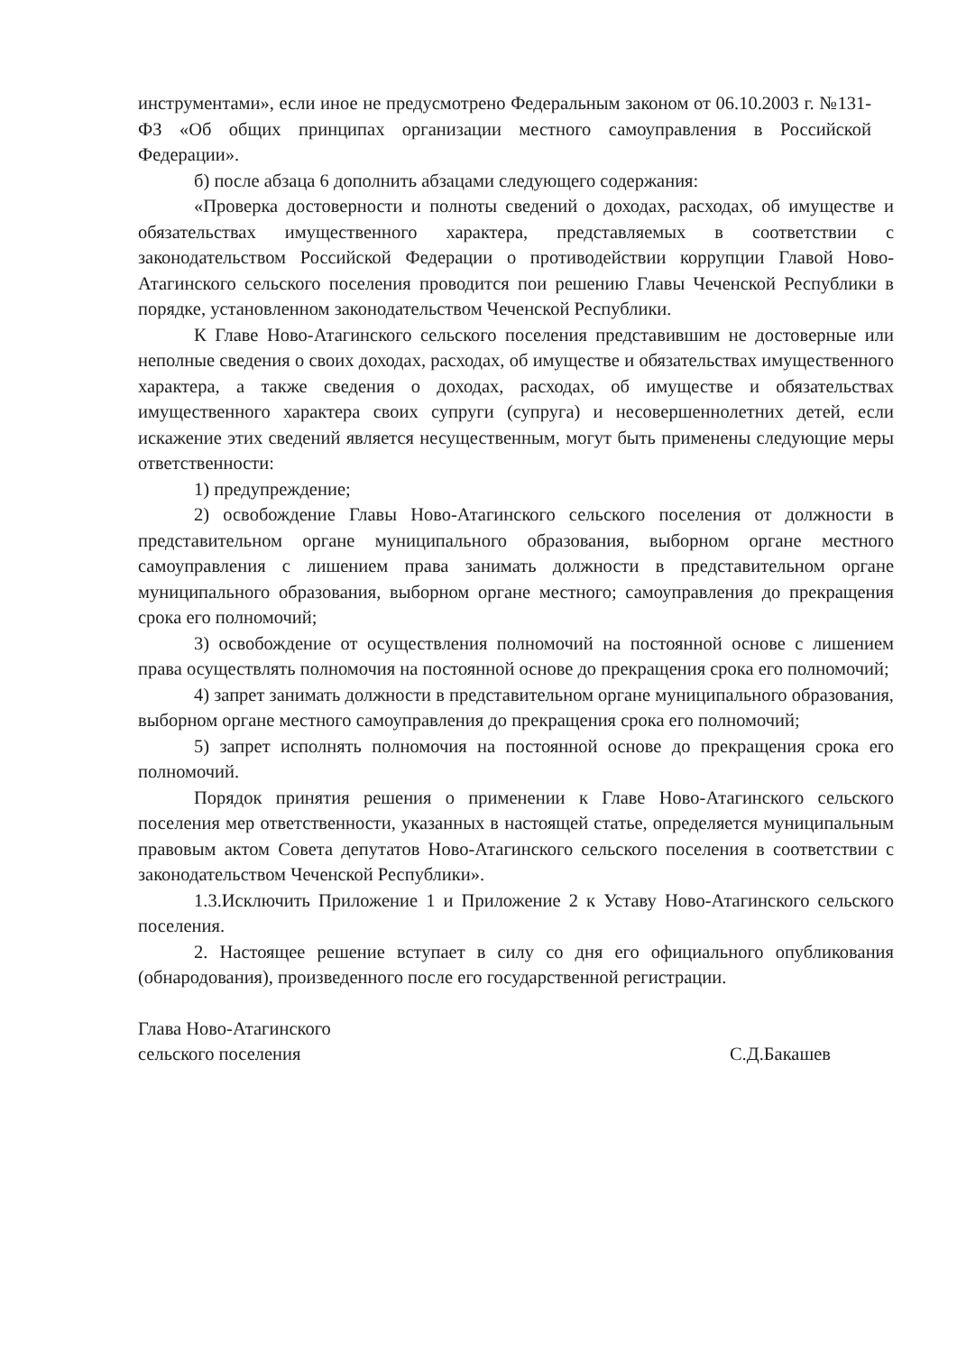инструментами», если иное не предусмотрено Федеральным законом от 06.10.2003 г. №131-ФЗ «Об общих принципах организации местного самоуправления в Российской Федерации».
б) после абзаца 6 дополнить абзацами следующего содержания:
«Проверка достоверности и полноты сведений о доходах, расходах, об имуществе и обязательствах имущественного характера, представляемых в соответствии с законодательством Российской Федерации о противодействии коррупции Главой Ново-Атагинского сельского поселения проводится пои решению Главы Чеченской Республики в порядке, установленном законодательством Чеченской Республики.
К Главе Ново-Атагинского сельского поселения представившим не достоверные или неполные сведения о своих доходах, расходах, об имуществе и обязательствах имущественного характера, а также сведения о доходах, расходах, об имуществе и обязательствах имущественного характера своих супруги (супруга) и несовершеннолетних детей, если искажение этих сведений является несущественным, могут быть применены следующие меры ответственности:
1) предупреждение;
2) освобождение Главы Ново-Атагинского сельского поселения от должности в представительном органе муниципального образования, выборном органе местного самоуправления с лишением права занимать должности в представительном органе муниципального образования, выборном органе местного; самоуправления до прекращения срока его полномочий;
3) освобождение от осуществления полномочий на постоянной основе с лишением права осуществлять полномочия на постоянной основе до прекращения срока его полномочий;
4) запрет занимать должности в представительном органе муниципального образования, выборном органе местного самоуправления до прекращения срока его полномочий;
5) запрет исполнять полномочия на постоянной основе до прекращения срока его полномочий.
Порядок принятия решения о применении к Главе Ново-Атагинского сельского поселения мер ответственности, указанных в настоящей статье, определяется муниципальным правовым актом Совета депутатов Ново-Атагинского сельского поселения в соответствии с законодательством Чеченской Республики».
1.3.Исключить Приложение 1 и Приложение 2 к Уставу Ново-Атагинского сельского поселения.
2. Настоящее решение вступает в силу со дня его официального опубликования (обнародования), произведенного после его государственной регистрации.
Глава Ново-Атагинского
сельского поселения
С.Д.Бакашев